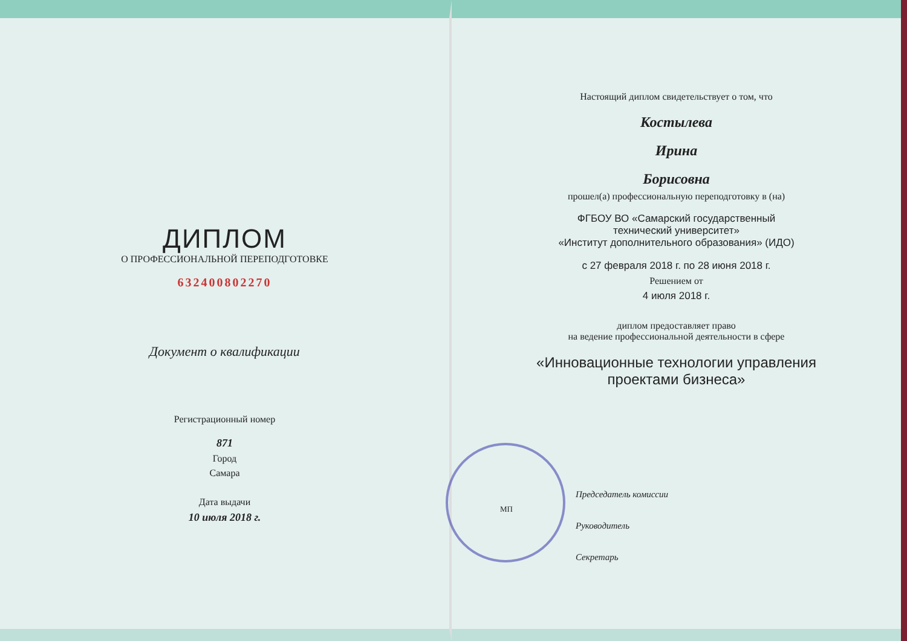ДИПЛОМ
О ПРОФЕССИОНАЛЬНОЙ ПЕРЕПОДГОТОВКЕ
632400802270
Документ о квалификации
Регистрационный номер
871
Город
Самара
Дата выдачи
10 июля 2018 г.
Настоящий диплом свидетельствует о том, что
Костылева
Ирина
Борисовна
прошел(а) профессиональную переподготовку в (на)
ФГБОУ ВО «Самарский государственный
технический университет»
«Институт дополнительного образования» (ИДО)
с 27 февраля 2018 г. по 28 июня 2018 г.
Решением от
4 июля 2018 г.
диплом предоставляет право
на ведение профессиональной деятельности в сфере
«Инновационные технологии управления
проектами бизнеса»
Председатель комиссии
Руководитель
Секретарь
МП